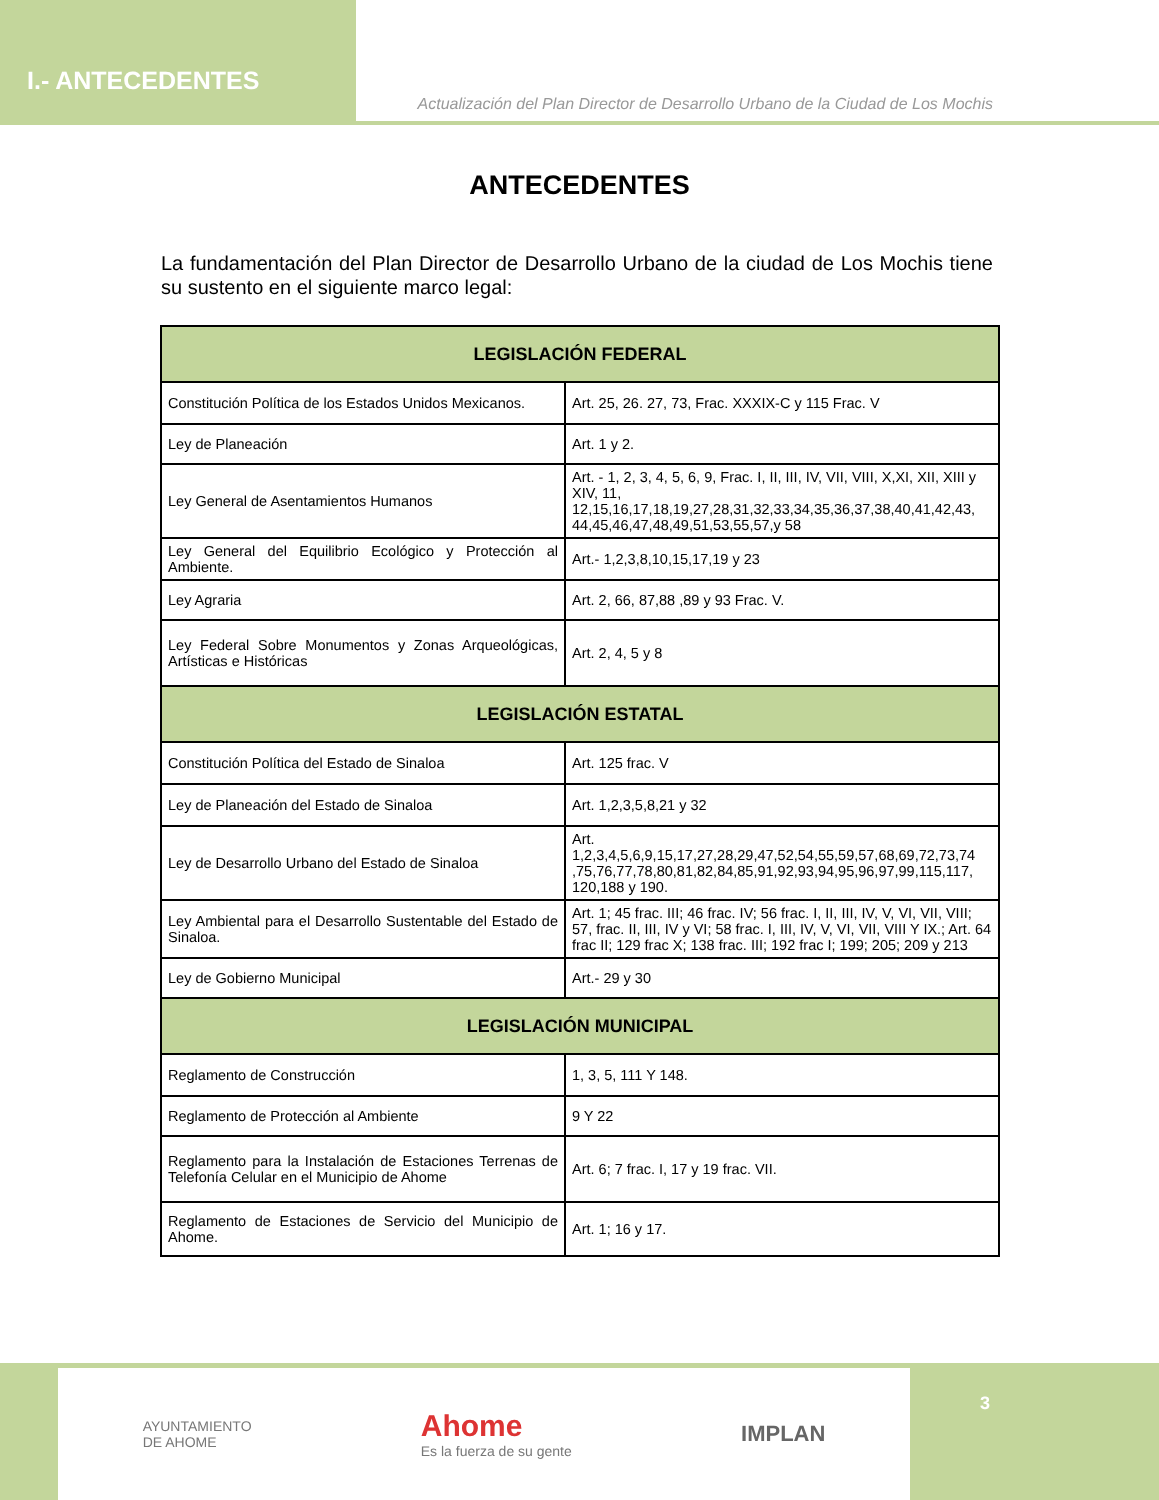I.- ANTECEDENTES
Actualización del Plan Director de Desarrollo Urbano de la Ciudad de Los Mochis
ANTECEDENTES
La fundamentación del Plan Director de Desarrollo Urbano de la ciudad de Los Mochis tiene su sustento en el siguiente marco legal:
| LEGISLACIÓN FEDERAL | |
| --- | --- |
| Constitución Política de los Estados Unidos Mexicanos. | Art. 25, 26. 27, 73, Frac. XXXIX-C y 115 Frac. V |
| Ley de Planeación | Art. 1 y 2. |
| Ley General de Asentamientos Humanos | Art. - 1, 2, 3, 4, 5, 6, 9, Frac. I, II, III, IV, VII, VIII, X,XI, XII, XIII y XIV, 11, 12,15,16,17,18,19,27,28,31,32,33,34,35,36,37,38,40,41,42,43, 44,45,46,47,48,49,51,53,55,57,y 58 |
| Ley General del Equilibrio Ecológico y Protección al Ambiente. | Art.- 1,2,3,8,10,15,17,19 y 23 |
| Ley Agraria | Art. 2, 66, 87,88 ,89 y 93 Frac. V. |
| Ley Federal Sobre Monumentos y Zonas Arqueológicas, Artísticas e Históricas | Art. 2, 4, 5 y 8 |
| LEGISLACIÓN ESTATAL | |
| Constitución Política del Estado de Sinaloa | Art. 125 frac. V |
| Ley de Planeación del Estado de Sinaloa | Art. 1,2,3,5,8,21 y 32 |
| Ley de Desarrollo Urbano del Estado de Sinaloa | Art. 1,2,3,4,5,6,9,15,17,27,28,29,47,52,54,55,59,57,68,69,72,73,74 ,75,76,77,78,80,81,82,84,85,91,92,93,94,95,96,97,99,115,117, 120,188 y 190. |
| Ley Ambiental para el Desarrollo Sustentable del Estado de Sinaloa. | Art. 1; 45 frac. III; 46 frac. IV; 56 frac. I, II, III, IV, V, VI, VII, VIII; 57, frac. II, III, IV y VI; 58 frac. I, III, IV, V, VI, VII, VIII Y IX.; Art. 64 frac II; 129 frac X; 138 frac. III; 192 frac I; 199; 205; 209 y 213 |
| Ley de Gobierno Municipal | Art.- 29 y 30 |
| LEGISLACIÓN MUNICIPAL | |
| Reglamento de Construcción | 1, 3, 5, 111 Y 148. |
| Reglamento de Protección al Ambiente | 9 Y 22 |
| Reglamento para la Instalación de Estaciones Terrenas de Telefonía Celular en el Municipio de Ahome | Art. 6; 7 frac. I, 17 y 19 frac. VII. |
| Reglamento de Estaciones de Servicio del Municipio de Ahome. | Art. 1; 16 y 17. |
AYUNTAMIENTO
DE AHOME
Ahome
Es la fuerza de su gente
IMPLAN
3